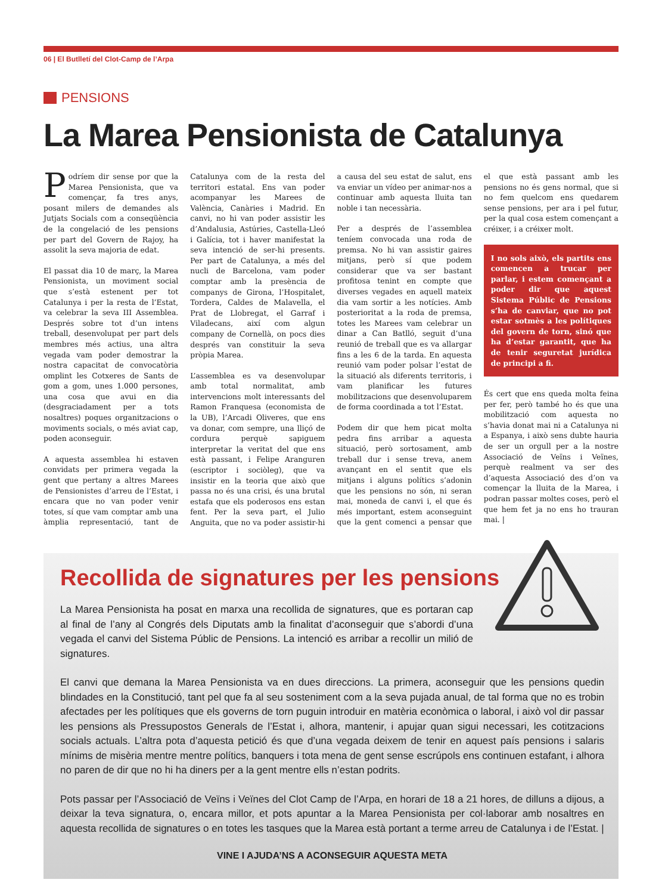06 | El Butlletí del Clot-Camp de l’Arpa
PENSIONS
La Marea Pensionista de Catalunya
Podríem dir sense por que la Marea Pensionista, que va començar, fa tres anys, posant milers de demandes als Jutjats Socials com a conseqüència de la congelació de les pensions per part del Govern de Rajoy, ha assolit la seva majoria de edat.
El passat dia 10 de març, la Marea Pensionista, un moviment social que s’està estenent per tot Catalunya i per la resta de l’Estat, va celebrar la seva III Assemblea. Després sobre tot d’un intens treball, desenvolupat per part dels membres més actius, una altra vegada vam poder demostrar la nostra capacitat de convocatòria omplint les Cotxeres de Sants de gom a gom, unes 1.000 persones, una cosa que avui en dia (desgraciadament per a tots nosaltres) poques organitzacions o moviments socials, o més aviat cap, poden aconseguir.
A aquesta assemblea hi estaven convidats per primera vegada la gent que pertany a altres Marees de Pensionistes d’arreu de l’Estat, i encara que no van poder venir totes, sí que vam comptar amb una àmplia representació, tant de Catalunya com de la resta del territori estatal. Ens van poder acompanyar les Marees de València, Canàries i Madrid. En canvi, no hi van poder assistir les d’Andalusia, Astúries, Castella-Lleó i Galícia, tot i haver manifestat la seva intenció de ser-hi presents. Per part de Catalunya, a més del nucli de Barcelona, vam poder comptar amb la presència de companys de Girona, l’Hospitalet, Tordera, Caldes de Malavella, el Prat de Llobregat, el Garraf i Viladecans, així com algun company de Cornellà, on pocs dies després van constituir la seva pròpia Marea.
L’assemblea es va desenvolupar amb total normalitat, amb intervencions molt interessants del Ramon Franquesa (economista de la UB), l’Arcadi Oliveres, que ens va donar, com sempre, una lliçó de cordura perquè sapiguem interpretar la veritat del que ens està passant, i Felipe Aranguren (escriptor i sociòleg), que va insistir en la teoria que això que passa no és una crisi, és una brutal estafa que els poderosos ens estan fent. Per la seva part, el Julio Anguita, que no va poder assistir-hi a causa del seu estat de salut, ens va enviar un vídeo per animar-nos a continuar amb aquesta lluita tan noble i tan necessària.
Per a després de l’assemblea teníem convocada una roda de premsa. No hi van assistir gaires mitjans, però sí que podem considerar que va ser bastant profitosa tenint en compte que diverses vegades en aquell mateix dia vam sortir a les notícies. Amb posterioritat a la roda de premsa, totes les Marees vam celebrar un dinar a Can Batlló, seguit d’una reunió de treball que es va allargar fins a les 6 de la tarda. En aquesta reunió vam poder polsar l’estat de la situació als diferents territoris, i vam planificar les futures mobilitzacions que desenvoluparem de forma coordinada a tot l’Estat.
Podem dir que hem picat molta pedra fins arribar a aquesta situació, però sortosament, amb treball dur i sense treva, anem avançant en el sentit que els mitjans i alguns polítics s’adonin que les pensions no són, ni seran mai, moneda de canvi i, el que és més important, estem aconseguint que la gent comenci a pensar que el que està passant amb les pensions no és gens normal, que si no fem quelcom ens quedarem sense pensions, per ara i pel futur, per la qual cosa estem començant a créixer, i a créixer molt.
I no sols això, els partits ens comencen a trucar per parlar, i estem començant a poder dir que aquest Sistema Públic de Pensions s’ha de canviar, que no pot estar sotmès a les polítiques del govern de torn, sinó que ha d’estar garantit, que ha de tenir seguretat jurídica de principi a fi.
És cert que ens queda molta feina per fer, però també ho és que una mobilització com aquesta no s’havia donat mai ni a Catalunya ni a Espanya, i això sens dubte hauria de ser un orgull per a la nostre Associació de Veïns i Veïnes, perquè realment va ser des d’aquesta Associació des d’on va començar la lluita de la Marea, i podran passar moltes coses, però el que hem fet ja no ens ho trauran mai. |
Recollida de signatures per les pensions
La Marea Pensionista ha posat en marxa una recollida de signatures, que es portaran cap al final de l’any al Congrés dels Diputats amb la finalitat d’aconseguir que s’abordi d’una vegada el canvi del Sistema Públic de Pensions. La intenció es arribar a recollir un milió de signatures.
El canvi que demana la Marea Pensionista va en dues direccions. La primera, aconseguir que les pensions quedin blindades en la Constitució, tant pel que fa al seu sosteniment com a la seva pujada anual, de tal forma que no es trobin afectades per les polítiques que els governs de torn puguin introduir en matèria econòmica o laboral, i això vol dir passar les pensions als Pressupostos Generals de l’Estat i, alhora, mantenir, i apujar quan sigui necessari, les cotitzacions socials actuals. L’altra pota d’aquesta petició és que d’una vegada deixem de tenir en aquest país pensions i salaris mínims de misèria mentre mentre polítics, banquers i tota mena de gent sense escrúpols ens continuen estafant, i alhora no paren de dir que no hi ha diners per a la gent mentre ells n’estan podrits.
Pots passar per l’Associació de Veïns i Veïnes del Clot Camp de l’Arpa, en horari de 18 a 21 hores, de dilluns a dijous, a deixar la teva signatura, o, encara millor, et pots apuntar a la Marea Pensionista per col·laborar amb nosaltres en aquesta recollida de signatures o en totes les tasques que la Marea està portant a terme arreu de Catalunya i de l’Estat. |
VINE I AJUDA’NS A ACONSEGUIR AQUESTA META